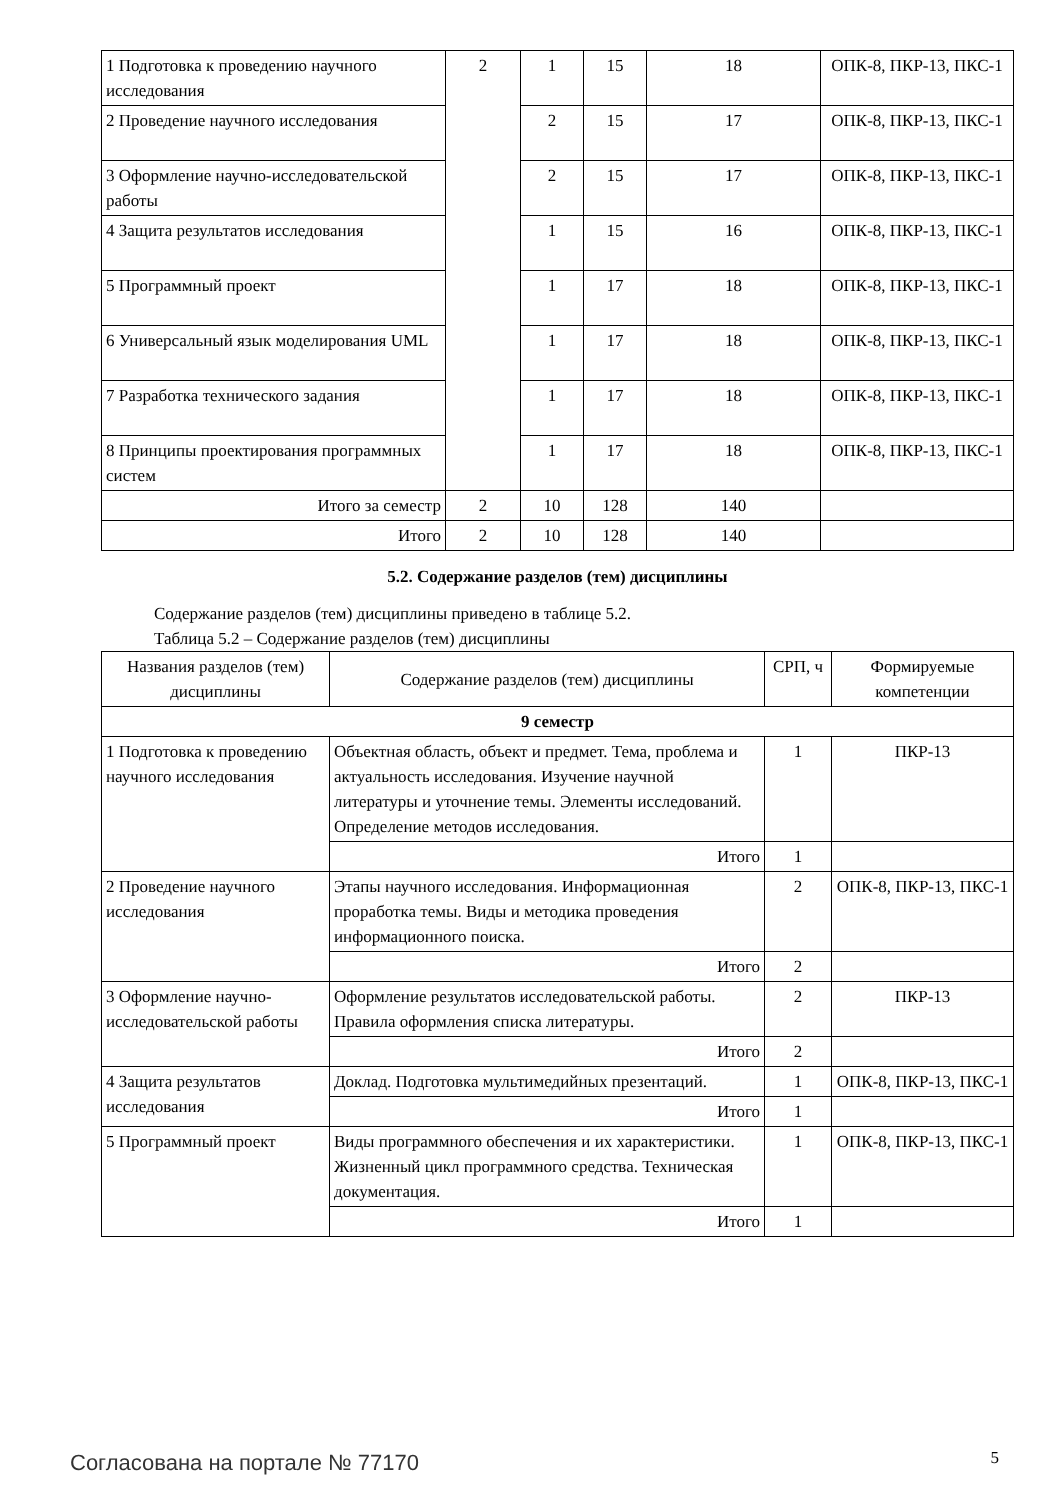| 1 Подготовка к проведению научного исследования | 2 | 1 | 15 | 18 | ОПК-8, ПКР-13, ПКС-1 |
| 2 Проведение научного исследования | | 2 | 15 | 17 | ОПК-8, ПКР-13, ПКС-1 |
| 3 Оформление научно-исследовательской работы | | 2 | 15 | 17 | ОПК-8, ПКР-13, ПКС-1 |
| 4 Защита результатов исследования | | 1 | 15 | 16 | ОПК-8, ПКР-13, ПКС-1 |
| 5 Программный проект | | 1 | 17 | 18 | ОПК-8, ПКР-13, ПКС-1 |
| 6 Универсальный язык моделирования UML | | 1 | 17 | 18 | ОПК-8, ПКР-13, ПКС-1 |
| 7 Разработка технического задания | | 1 | 17 | 18 | ОПК-8, ПКР-13, ПКС-1 |
| 8 Принципы проектирования программных систем | | 1 | 17 | 18 | ОПК-8, ПКР-13, ПКС-1 |
| Итого за семестр | 2 | 10 | 128 | 140 | |
| Итого | 2 | 10 | 128 | 140 | |
5.2. Содержание разделов (тем) дисциплины
Содержание разделов (тем) дисциплины приведено в таблице 5.2.
Таблица 5.2 – Содержание разделов (тем) дисциплины
| Названия разделов (тем) дисциплины | Содержание разделов (тем) дисциплины | СРП, ч | Формируемые компетенции |
| --- | --- | --- | --- |
| 9 семестр | | | |
| 1 Подготовка к проведению научного исследования | Объектная область, объект и предмет. Тема, проблема и актуальность исследования. Изучение научной литературы и уточнение темы. Элементы исследований. Определение методов исследования. | 1 | ПКР-13 |
| | Итого | 1 | |
| 2 Проведение научного исследования | Этапы научного исследования. Информационная проработка темы. Виды и методика проведения информационного поиска. | 2 | ОПК-8, ПКР-13, ПКС-1 |
| | Итого | 2 | |
| 3 Оформление научно-исследовательской работы | Оформление результатов исследовательской работы. Правила оформления списка литературы. | 2 | ПКР-13 |
| | Итого | 2 | |
| 4 Защита результатов исследования | Доклад. Подготовка мультимедийных презентаций. | 1 | ОПК-8, ПКР-13, ПКС-1 |
| | Итого | 1 | |
| 5 Программный проект | Виды программного обеспечения и их характеристики. Жизненный цикл программного средства. Техническая документация. | 1 | ОПК-8, ПКР-13, ПКС-1 |
| | Итого | 1 | |
Согласована на портале № 77170 5